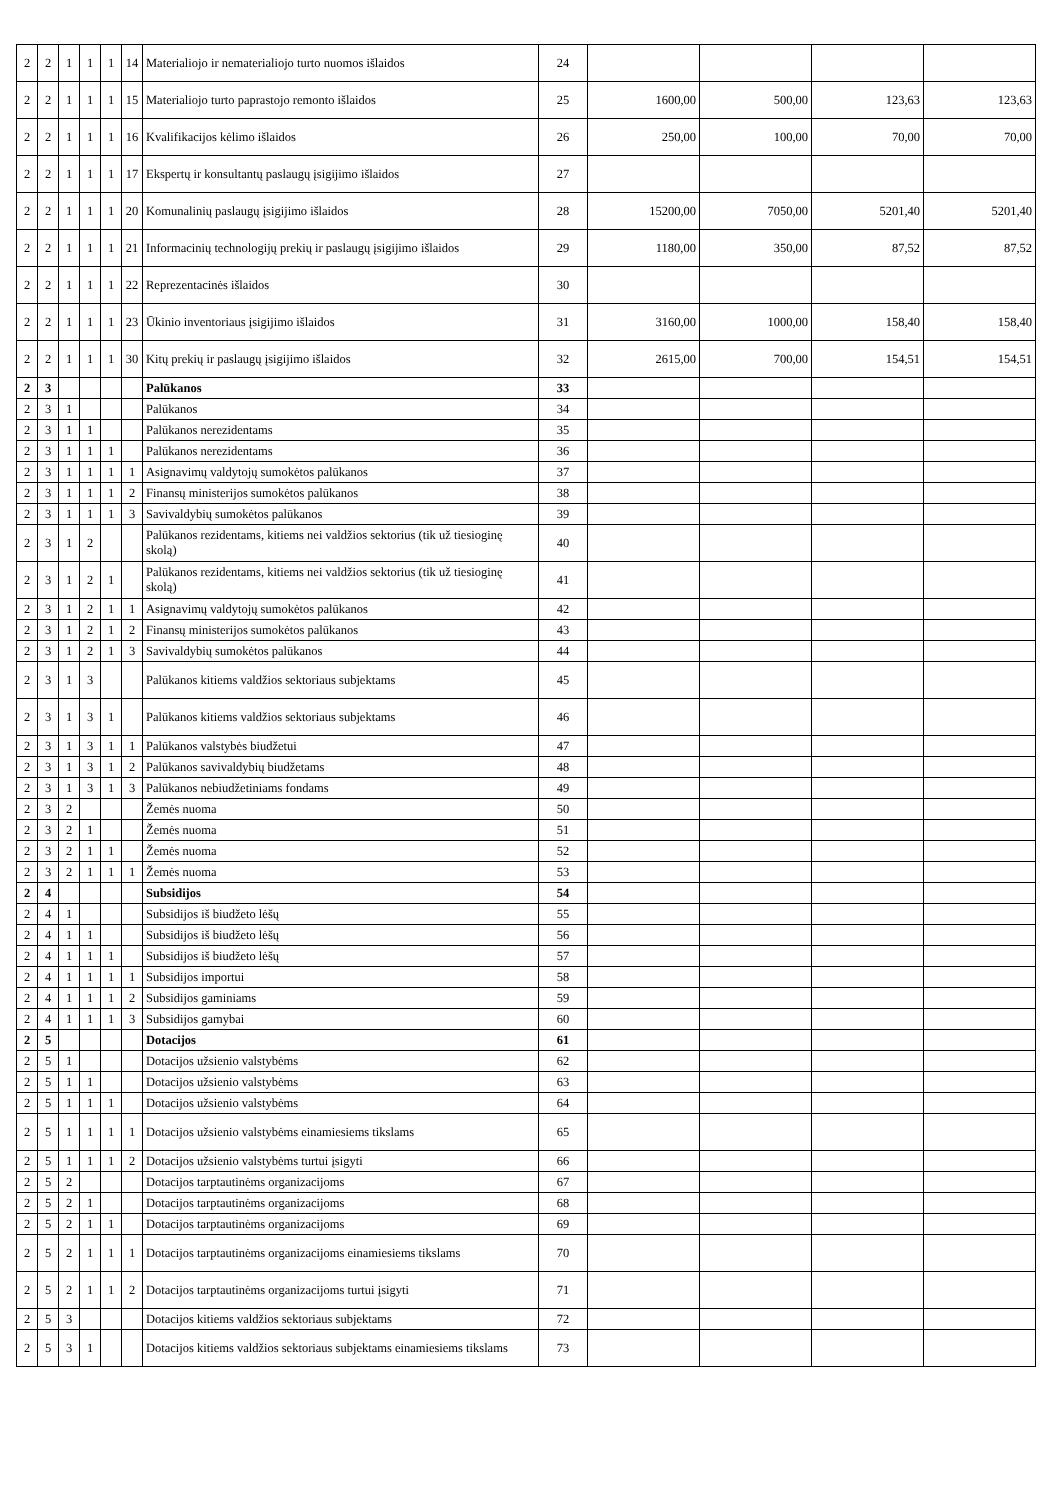| 2 | 2 | 1 | 1 | 1 | 14 | Materialiojo ir nematerialiojo turto nuomos išlaidos | 24 | | | | |
| 2 | 2 | 1 | 1 | 1 | 15 | Materialiojo turto paprastojo remonto išlaidos | 25 | 1600,00 | 500,00 | 123,63 | 123,63 |
| 2 | 2 | 1 | 1 | 1 | 16 | Kvalifikacijos kėlimo išlaidos | 26 | 250,00 | 100,00 | 70,00 | 70,00 |
| 2 | 2 | 1 | 1 | 1 | 17 | Ekspertų ir konsultantų paslaugų įsigijimo išlaidos | 27 | | | | |
| 2 | 2 | 1 | 1 | 1 | 20 | Komunalinių paslaugų įsigijimo išlaidos | 28 | 15200,00 | 7050,00 | 5201,40 | 5201,40 |
| 2 | 2 | 1 | 1 | 1 | 21 | Informacinių technologijų prekių ir paslaugų įsigijimo išlaidos | 29 | 1180,00 | 350,00 | 87,52 | 87,52 |
| 2 | 2 | 1 | 1 | 1 | 22 | Reprezentacinės išlaidos | 30 | | | | |
| 2 | 2 | 1 | 1 | 1 | 23 | Ūkinio inventoriaus įsigijimo išlaidos | 31 | 3160,00 | 1000,00 | 158,40 | 158,40 |
| 2 | 2 | 1 | 1 | 1 | 30 | Kitų prekių ir paslaugų įsigijimo išlaidos | 32 | 2615,00 | 700,00 | 154,51 | 154,51 |
| 2 | 3 | | | | | Palūkanos | 33 | | | | |
| 2 | 3 | 1 | | | | Palūkanos | 34 | | | | |
| 2 | 3 | 1 | 1 | | | Palūkanos nerezidentams | 35 | | | | |
| 2 | 3 | 1 | 1 | 1 | | Palūkanos nerezidentams | 36 | | | | |
| 2 | 3 | 1 | 1 | 1 | 1 | Asignavimų valdytojų sumokėtos palūkanos | 37 | | | | |
| 2 | 3 | 1 | 1 | 1 | 2 | Finansų ministerijos sumokėtos palūkanos | 38 | | | | |
| 2 | 3 | 1 | 1 | 1 | 3 | Savivaldybių sumokėtos palūkanos | 39 | | | | |
| 2 | 3 | 1 | 2 | | | Palūkanos rezidentams, kitiems nei valdžios sektorius (tik už tiesioginę skolą) | 40 | | | | |
| 2 | 3 | 1 | 2 | 1 | | Palūkanos rezidentams, kitiems nei valdžios sektorius (tik už tiesioginę skolą) | 41 | | | | |
| 2 | 3 | 1 | 2 | 1 | 1 | Asignavimų valdytojų sumokėtos palūkanos | 42 | | | | |
| 2 | 3 | 1 | 2 | 1 | 2 | Finansų ministerijos sumokėtos palūkanos | 43 | | | | |
| 2 | 3 | 1 | 2 | 1 | 3 | Savivaldybių sumokėtos palūkanos | 44 | | | | |
| 2 | 3 | 1 | 3 | | | Palūkanos kitiems valdžios sektoriaus subjektams | 45 | | | | |
| 2 | 3 | 1 | 3 | 1 | | Palūkanos kitiems valdžios sektoriaus subjektams | 46 | | | | |
| 2 | 3 | 1 | 3 | 1 | 1 | Palūkanos valstybės biudžetui | 47 | | | | |
| 2 | 3 | 1 | 3 | 1 | 2 | Palūkanos savivaldybių biudžetams | 48 | | | | |
| 2 | 3 | 1 | 3 | 1 | 3 | Palūkanos nebiudžetiniams fondams | 49 | | | | |
| 2 | 3 | 2 | | | | Žemės nuoma | 50 | | | | |
| 2 | 3 | 2 | 1 | | | Žemės nuoma | 51 | | | | |
| 2 | 3 | 2 | 1 | 1 | | Žemės nuoma | 52 | | | | |
| 2 | 3 | 2 | 1 | 1 | 1 | Žemės nuoma | 53 | | | | |
| 2 | 4 | | | | | Subsidijos | 54 | | | | |
| 2 | 4 | 1 | | | | Subsidijos iš biudžeto lėšų | 55 | | | | |
| 2 | 4 | 1 | 1 | | | Subsidijos iš biudžeto lėšų | 56 | | | | |
| 2 | 4 | 1 | 1 | 1 | | Subsidijos iš biudžeto lėšų | 57 | | | | |
| 2 | 4 | 1 | 1 | 1 | 1 | Subsidijos importui | 58 | | | | |
| 2 | 4 | 1 | 1 | 1 | 2 | Subsidijos gaminiams | 59 | | | | |
| 2 | 4 | 1 | 1 | 1 | 3 | Subsidijos gamybai | 60 | | | | |
| 2 | 5 | | | | | Dotacijos | 61 | | | | |
| 2 | 5 | 1 | | | | Dotacijos užsienio valstybėms | 62 | | | | |
| 2 | 5 | 1 | 1 | | | Dotacijos užsienio valstybėms | 63 | | | | |
| 2 | 5 | 1 | 1 | 1 | | Dotacijos užsienio valstybėms | 64 | | | | |
| 2 | 5 | 1 | 1 | 1 | 1 | Dotacijos užsienio valstybėms einamiesiems tikslams | 65 | | | | |
| 2 | 5 | 1 | 1 | 1 | 2 | Dotacijos užsienio valstybėms turtui įsigyti | 66 | | | | |
| 2 | 5 | 2 | | | | Dotacijos tarptautinėms organizacijoms | 67 | | | | |
| 2 | 5 | 2 | 1 | | | Dotacijos tarptautinėms organizacijoms | 68 | | | | |
| 2 | 5 | 2 | 1 | 1 | | Dotacijos tarptautinėms organizacijoms | 69 | | | | |
| 2 | 5 | 2 | 1 | 1 | 1 | Dotacijos tarptautinėms organizacijoms einamiesiems tikslams | 70 | | | | |
| 2 | 5 | 2 | 1 | 1 | 2 | Dotacijos tarptautinėms organizacijoms turtui įsigyti | 71 | | | | |
| 2 | 5 | 3 | | | | Dotacijos kitiems valdžios sektoriaus subjektams | 72 | | | | |
| 2 | 5 | 3 | 1 | | | Dotacijos kitiems valdžios sektoriaus subjektams einamiesiems tikslams | 73 | | | | |